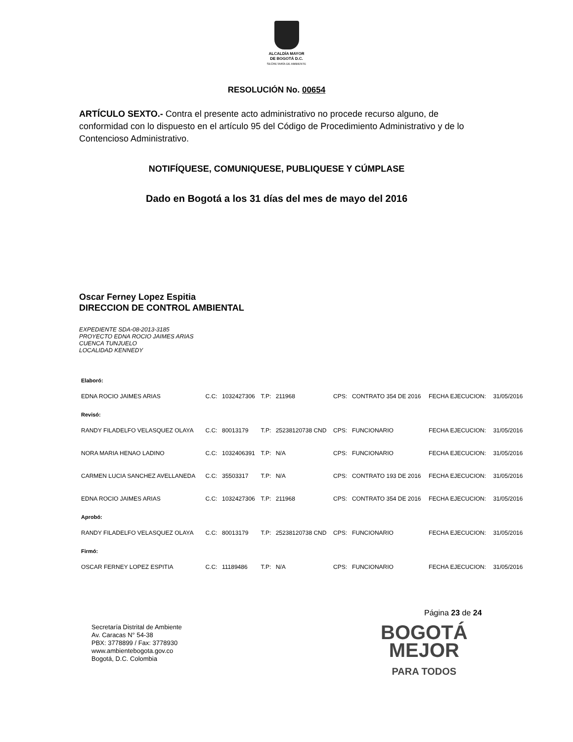ALCALDÍA MAYOR
DE BOGOTÁ D.C.
SECRETARÍA DE AMBIENTE
RESOLUCIÓN No. 00654
ARTÍCULO SEXTO.- Contra el presente acto administrativo no procede recurso alguno, de conformidad con lo dispuesto en el artículo 95 del Código de Procedimiento Administrativo y de lo Contencioso Administrativo.
NOTIFÍQUESE, COMUNIQUESE, PUBLIQUESE Y CÚMPLASE
Dado en Bogotá a los 31 días del mes de mayo del 2016
Oscar Ferney Lopez Espitia
DIRECCION DE CONTROL AMBIENTAL
EXPEDIENTE SDA-08-2013-3185
PROYECTO EDNA ROCIO JAIMES ARIAS
CUENCA TUNJUELO
LOCALIDAD KENNEDY
| Elaboró: | | | | | | | | |
| EDNA ROCIO JAIMES ARIAS | C.C: | 1032427306 | T.P: | 211968 | CPS: | CONTRATO 354 DE 2016 | FECHA EJECUCION: | 31/05/2016 |
| Revisó: | | | | | | | | |
| RANDY FILADELFO VELASQUEZ OLAYA | C.C: | 80013179 | T.P: | 25238120738 CND | CPS: | FUNCIONARIO | FECHA EJECUCION: | 31/05/2016 |
| NORA MARIA HENAO LADINO | C.C: | 1032406391 | T.P: | N/A | CPS: | FUNCIONARIO | FECHA EJECUCION: | 31/05/2016 |
| CARMEN LUCIA SANCHEZ AVELLANEDA | C.C: | 35503317 | T.P: | N/A | CPS: | CONTRATO 193 DE 2016 | FECHA EJECUCION: | 31/05/2016 |
| EDNA ROCIO JAIMES ARIAS | C.C: | 1032427306 | T.P: | 211968 | CPS: | CONTRATO 354 DE 2016 | FECHA EJECUCION: | 31/05/2016 |
| Aprobó: | | | | | | | | |
| RANDY FILADELFO VELASQUEZ OLAYA | C.C: | 80013179 | T.P: | 25238120738 CND | CPS: | FUNCIONARIO | FECHA EJECUCION: | 31/05/2016 |
| Firmó: | | | | | | | | |
| OSCAR FERNEY LOPEZ ESPITIA | C.C: | 11189486 | T.P: | N/A | CPS: | FUNCIONARIO | FECHA EJECUCION: | 31/05/2016 |
Página 23 de 24
Secretaría Distrital de Ambiente
Av. Caracas N° 54-38
PBX: 3778899 / Fax: 3778930
www.ambientebogota.gov.co
Bogotá, D.C. Colombia
BOGOTÁ
MEJOR
PARA TODOS